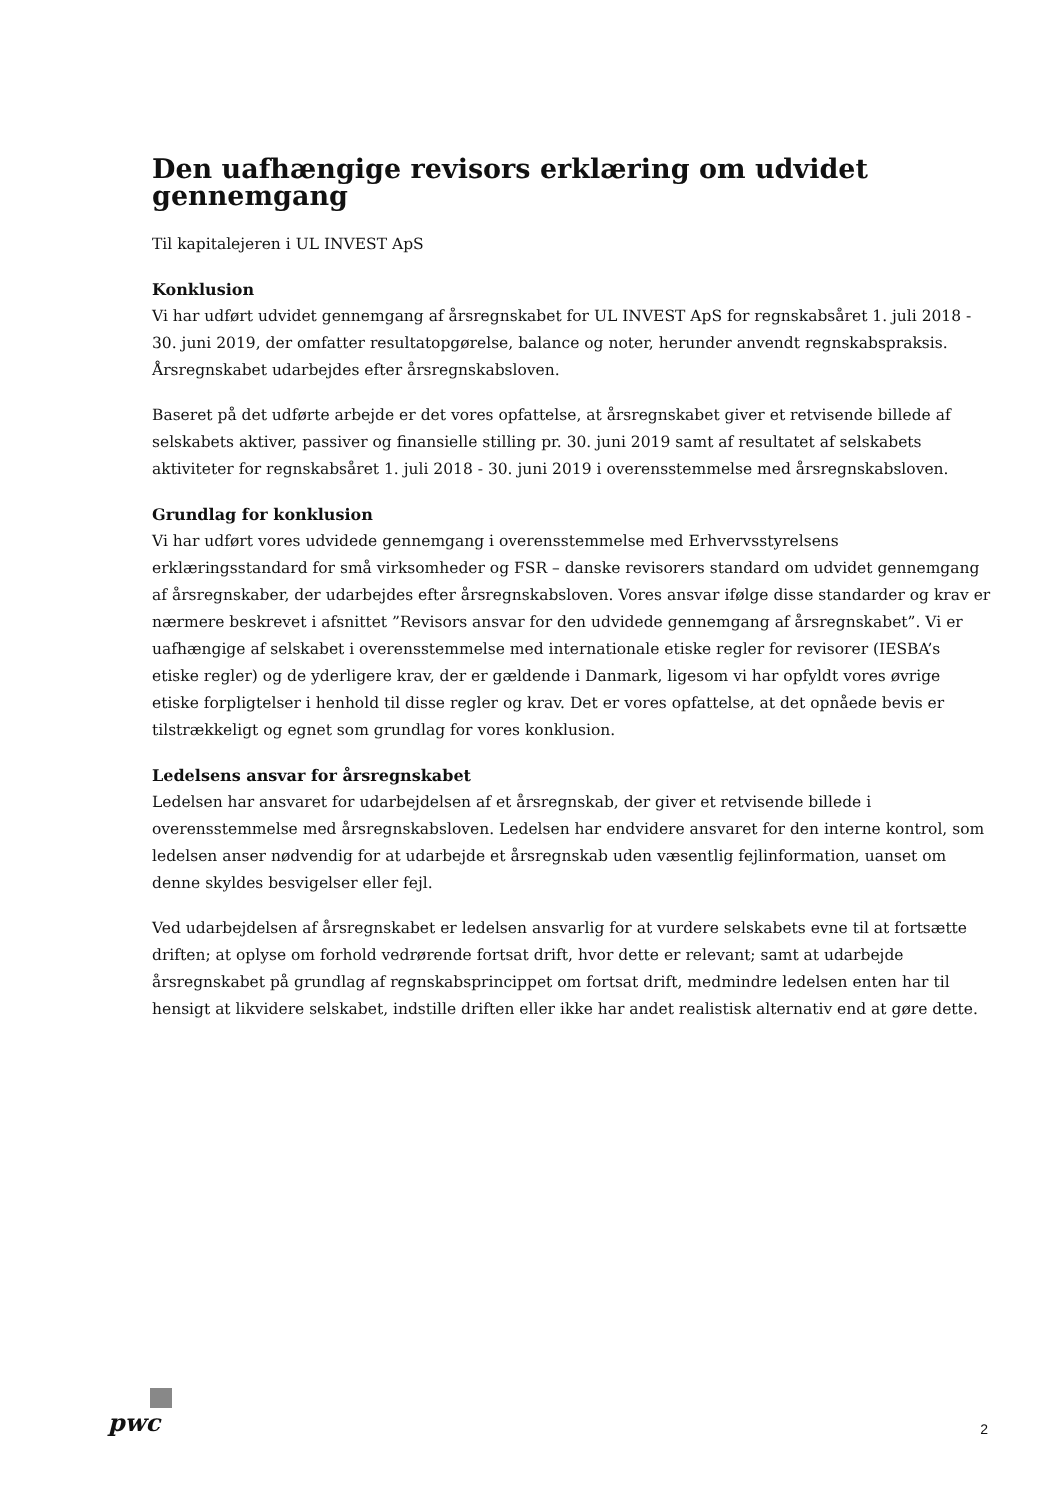Den uafhængige revisors erklæring om udvidet gennemgang
Til kapitalejeren i UL INVEST ApS
Konklusion
Vi har udført udvidet gennemgang af årsregnskabet for UL INVEST ApS for regnskabsåret 1. juli 2018 - 30. juni 2019, der omfatter resultatopgørelse, balance og noter, herunder anvendt regnskabspraksis. Årsregnskabet udarbejdes efter årsregnskabsloven.
Baseret på det udførte arbejde er det vores opfattelse, at årsregnskabet giver et retvisende billede af selskabets aktiver, passiver og finansielle stilling pr. 30. juni 2019 samt af resultatet af selskabets aktiviteter for regnskabsåret 1. juli 2018 - 30. juni 2019 i overensstemmelse med årsregnskabsloven.
Grundlag for konklusion
Vi har udført vores udvidede gennemgang i overensstemmelse med Erhvervsstyrelsens erklæringsstandard for små virksomheder og FSR – danske revisorers standard om udvidet gennemgang af årsregnskaber, der udarbejdes efter årsregnskabsloven. Vores ansvar ifølge disse standarder og krav er nærmere beskrevet i afsnittet ”Revisors ansvar for den udvidede gennemgang af årsregnskabet”. Vi er uafhængige af selskabet i overensstemmelse med internationale etiske regler for revisorer (IESBA’s etiske regler) og de yderligere krav, der er gældende i Danmark, ligesom vi har opfyldt vores øvrige etiske forpligtelser i henhold til disse regler og krav. Det er vores opfattelse, at det opnåede bevis er tilstrækkeligt og egnet som grundlag for vores konklusion.
Ledelsens ansvar for årsregnskabet
Ledelsen har ansvaret for udarbejdelsen af et årsregnskab, der giver et retvisende billede i overensstemmelse med årsregnskabsloven. Ledelsen har endvidere ansvaret for den interne kontrol, som ledelsen anser nødvendig for at udarbejde et årsregnskab uden væsentlig fejlinformation, uanset om denne skyldes besvigelser eller fejl.
Ved udarbejdelsen af årsregnskabet er ledelsen ansvarlig for at vurdere selskabets evne til at fortsætte driften; at oplyse om forhold vedrørende fortsat drift, hvor dette er relevant; samt at udarbejde årsregnskabet på grundlag af regnskabsprincippet om fortsat drift, medmindre ledelsen enten har til hensigt at likvidere selskabet, indstille driften eller ikke har andet realistisk alternativ end at gøre dette.
pwc
2